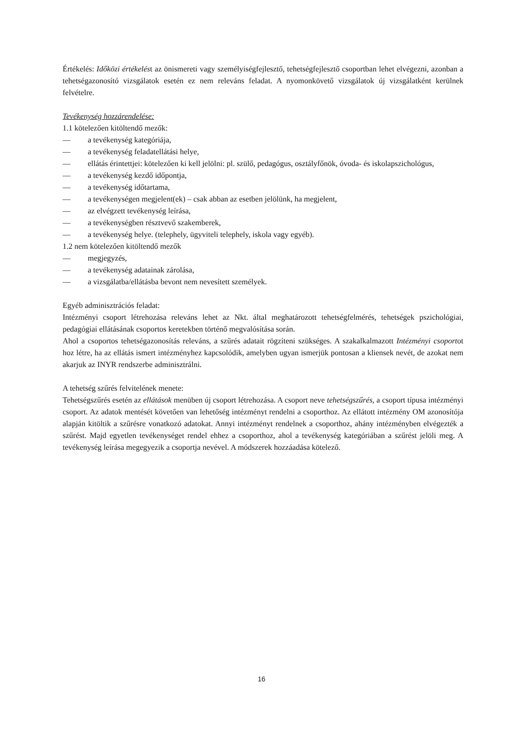Értékelés: Időközi értékelést az önismereti vagy személyiségfejlesztő, tehetségfejlesztő csoportban lehet elvégezni, azonban a tehetségazonosító vizsgálatok esetén ez nem releváns feladat. A nyomonkövető vizsgálatok új vizsgálatként kerülnek felvételre.
Tevékenység hozzárendelése:
1.1 kötelezően kitöltendő mezők:
— a tevékenység kategóriája,
— a tevékenység feladatellátási helye,
— ellátás érintettjei: kötelezően ki kell jelölni: pl. szülő, pedagógus, osztályfőnök, óvoda- és iskolapszichológus,
— a tevékenység kezdő időpontja,
— a tevékenység időtartama,
— a tevékenységen megjelent(ek) – csak abban az esetben jelölünk, ha megjelent,
— az elvégzett tevékenység leírása,
— a tevékenységben résztvevő szakemberek,
— a tevékenység helye. (telephely, ügyviteli telephely, iskola vagy egyéb).
1.2 nem kötelezően kitöltendő mezők
— megjegyzés,
— a tevékenység adatainak zárolása,
— a vizsgálatba/ellátásba bevont nem nevesített személyek.
Egyéb adminisztrációs feladat:
Intézményi csoport létrehozása releváns lehet az Nkt. által meghatározott tehetségfelmérés, tehetségek pszichológiai, pedagógiai ellátásának csoportos keretekben történő megvalósítása során.
Ahol a csoportos tehetségazonosítás releváns, a szűrés adatait rögzíteni szükséges. A szakalkalmazott Intézményi csoportot hoz létre, ha az ellátás ismert intézményhez kapcsolódik, amelyben ugyan ismerjük pontosan a kliensek nevét, de azokat nem akarjuk az INYR rendszerbe adminisztrálni.
A tehetség szűrés felvitelének menete:
Tehetségszűrés esetén az ellátások menüben új csoport létrehozása. A csoport neve tehetségszűrés, a csoport típusa intézményi csoport. Az adatok mentését követően van lehetőség intézményt rendelni a csoporthoz. Az ellátott intézmény OM azonosítója alapján kitöltik a szűrésre vonatkozó adatokat. Annyi intézményt rendelnek a csoporthoz, ahány intézményben elvégezték a szűrést. Majd egyetlen tevékenységet rendel ehhez a csoporthoz, ahol a tevékenység kategóriában a szűrést jelöli meg. A tevékenység leírása megegyezik a csoportja nevével. A módszerek hozzáadása kötelező.
16